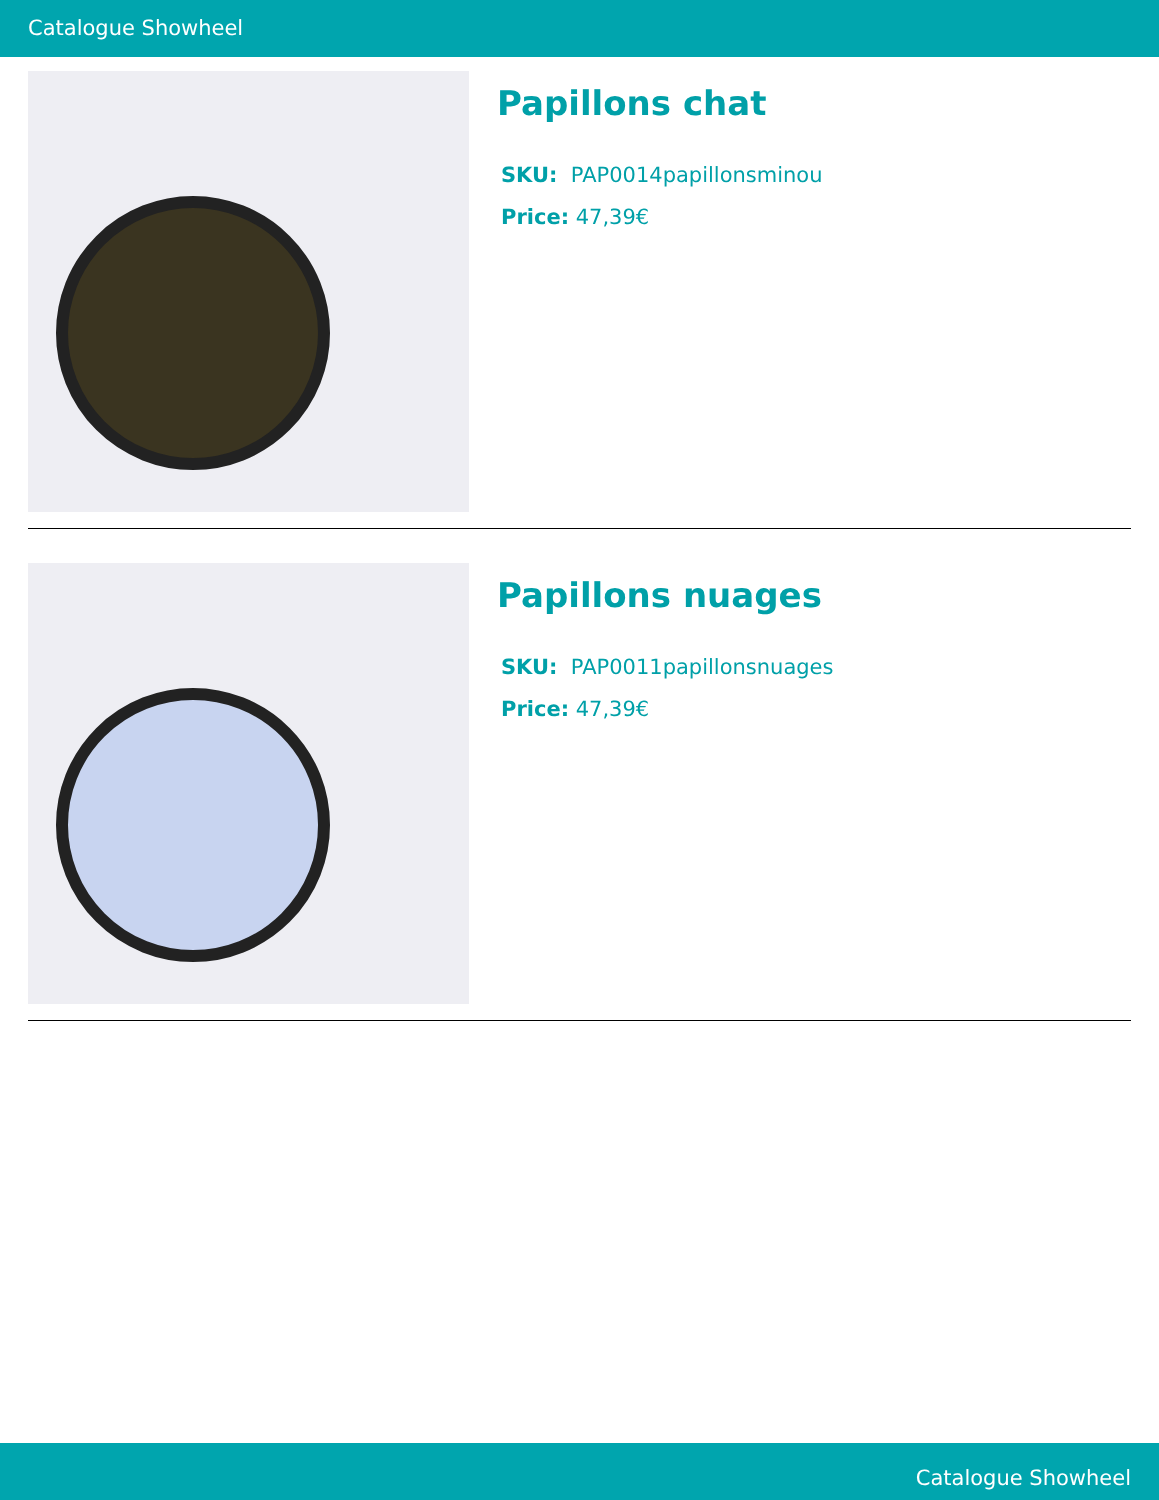Catalogue Showheel
Papillons chat
SKU: PAP0014papillonsminou
Price: 47,39€
Papillons nuages
SKU: PAP0011papillonsnuages
Price: 47,39€
Catalogue Showheel